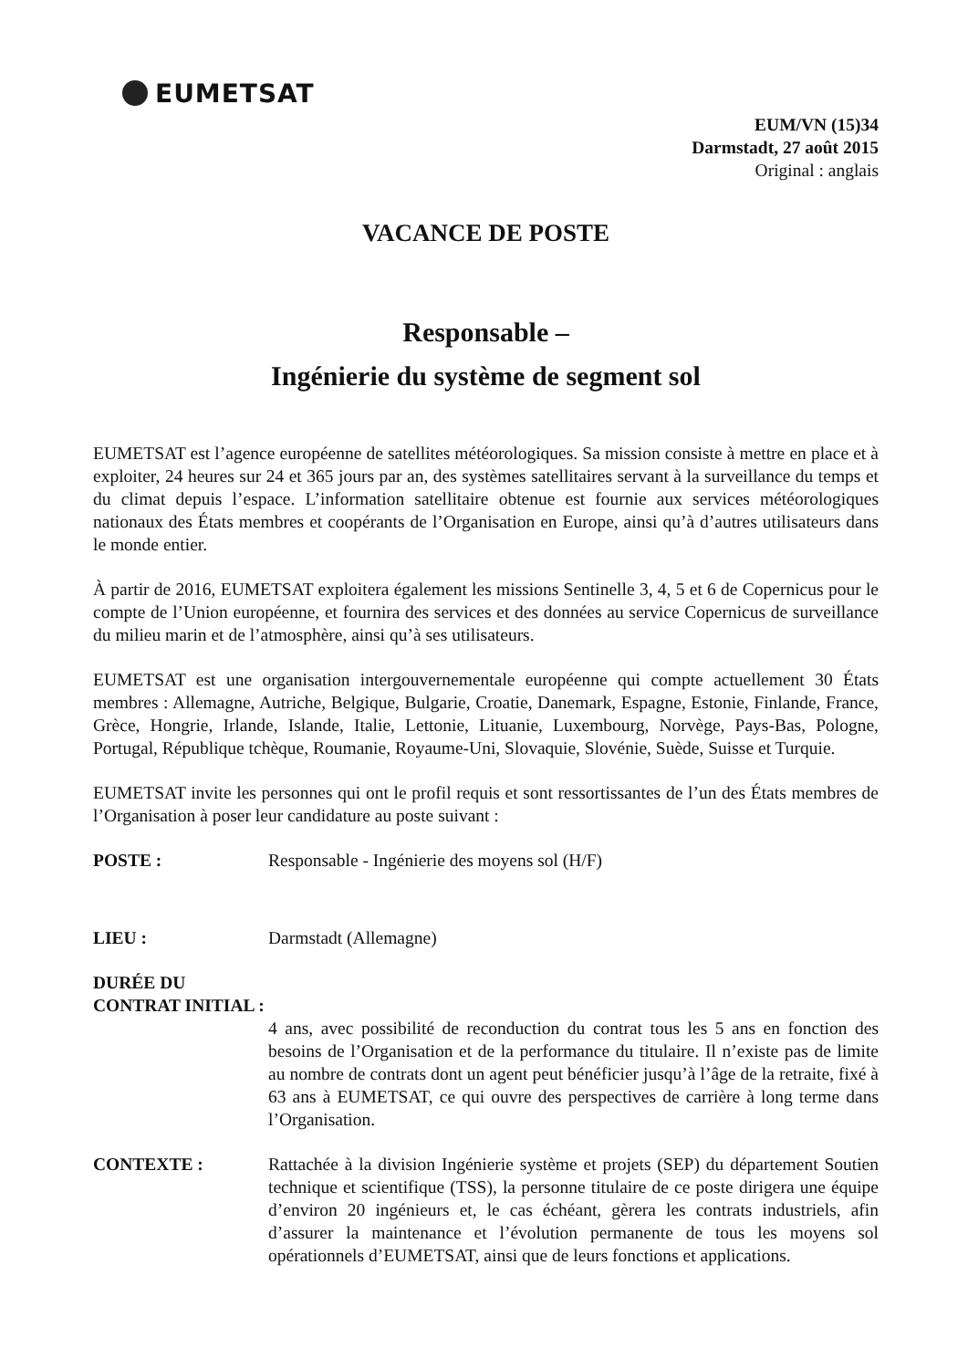EUMETSAT
EUM/VN (15)34
Darmstadt, 27 août 2015
Original : anglais
VACANCE DE POSTE
Responsable –
Ingénierie du système de segment sol
EUMETSAT est l’agence européenne de satellites météorologiques. Sa mission consiste à mettre en place et à exploiter, 24 heures sur 24 et 365 jours par an, des systèmes satellitaires servant à la surveillance du temps et du climat depuis l’espace. L’information satellitaire obtenue est fournie aux services météorologiques nationaux des États membres et coopérants de l’Organisation en Europe, ainsi qu’à d’autres utilisateurs dans le monde entier.
À partir de 2016, EUMETSAT exploitera également les missions Sentinelle 3, 4, 5 et 6 de Copernicus pour le compte de l’Union européenne, et fournira des services et des données au service Copernicus de surveillance du milieu marin et de l’atmosphère, ainsi qu’à ses utilisateurs.
EUMETSAT est une organisation intergouvernementale européenne qui compte actuellement 30 États membres : Allemagne, Autriche, Belgique, Bulgarie, Croatie, Danemark, Espagne, Estonie, Finlande, France, Grèce, Hongrie, Irlande, Islande, Italie, Lettonie, Lituanie, Luxembourg, Norvège, Pays-Bas, Pologne, Portugal, République tchèque, Roumanie, Royaume-Uni, Slovaquie, Slovénie, Suède, Suisse et Turquie.
EUMETSAT invite les personnes qui ont le profil requis et sont ressortissantes de l’un des États membres de l’Organisation à poser leur candidature au poste suivant :
POSTE : Responsable - Ingénierie des moyens sol (H/F)
LIEU : Darmstadt (Allemagne)
DURÉE DU CONTRAT INITIAL :
4 ans, avec possibilité de reconduction du contrat tous les 5 ans en fonction des besoins de l’Organisation et de la performance du titulaire. Il n’existe pas de limite au nombre de contrats dont un agent peut bénéficier jusqu’à l’âge de la retraite, fixé à 63 ans à EUMETSAT, ce qui ouvre des perspectives de carrière à long terme dans l’Organisation.
CONTEXTE : Rattachée à la division Ingénierie système et projets (SEP) du département Soutien technique et scientifique (TSS), la personne titulaire de ce poste dirigera une équipe d’environ 20 ingénieurs et, le cas échéant, gèrera les contrats industriels, afin d’assurer la maintenance et l’évolution permanente de tous les moyens sol opérationnels d’EUMETSAT, ainsi que de leurs fonctions et applications.